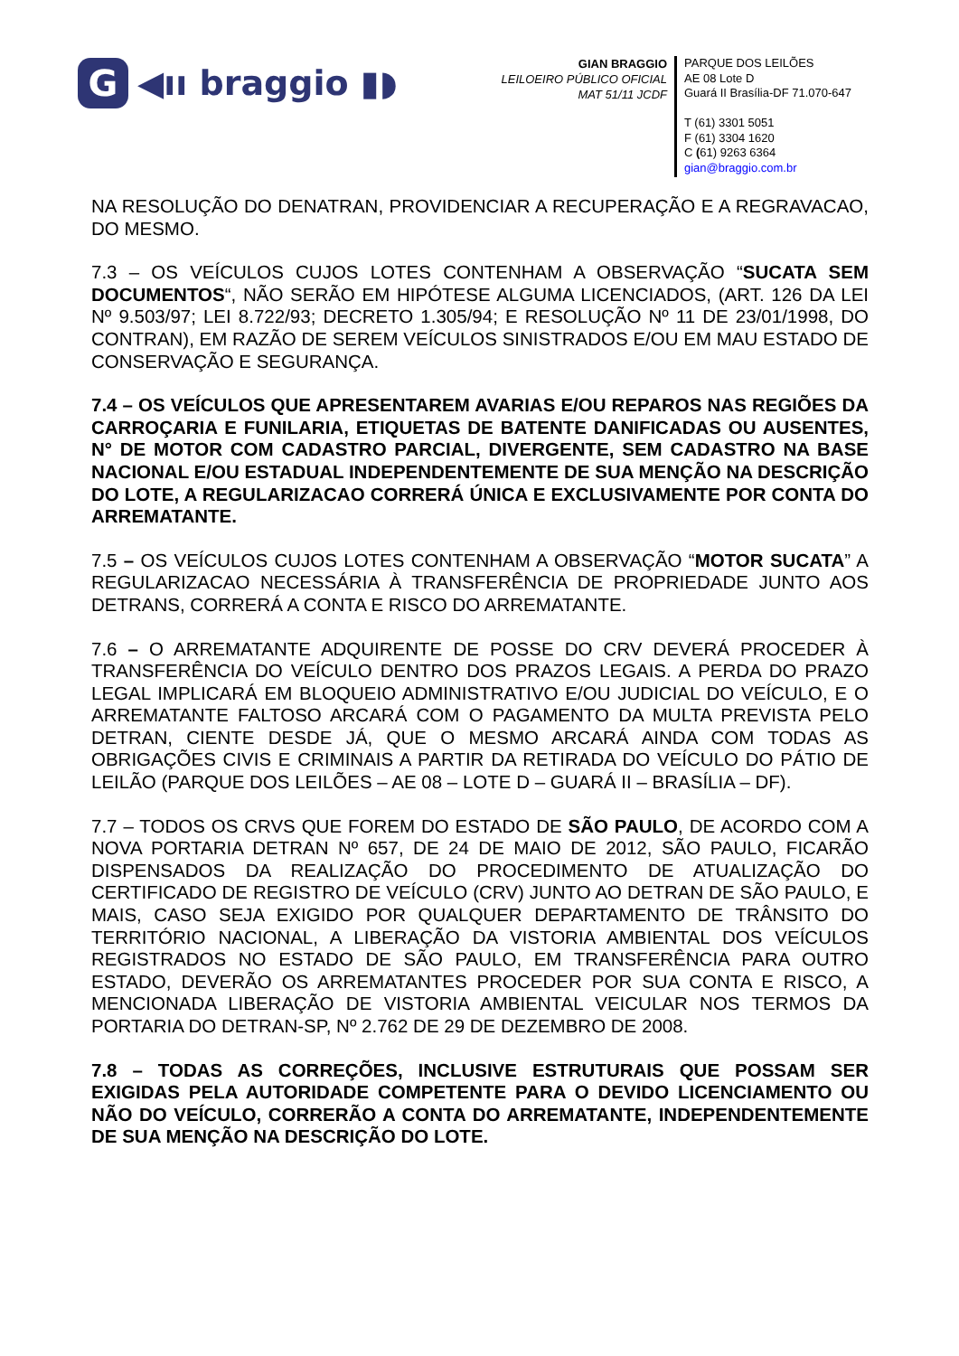G
◀ıı braggio ▮◗
GIAN BRAGGIO
LEILOEIRO PÚBLICO OFICIAL
MAT 51/11 JCDF
PARQUE DOS LEILÕES
AE 08 Lote D
Guará II Brasília-DF 71.070-647
T (61) 3301 5051
F (61) 3304 1620
C (61) 9263 6364
gian@braggio.com.br
NA RESOLUÇÃO DO DENATRAN, PROVIDENCIAR A RECUPERAÇÃO E A REGRAVACAO, DO MESMO.
7.3 – OS VEÍCULOS CUJOS LOTES CONTENHAM A OBSERVAÇÃO “SUCATA SEM DOCUMENTOS“, NÃO SERÃO EM HIPÓTESE ALGUMA LICENCIADOS, (ART. 126 DA LEI Nº 9.503/97; LEI 8.722/93; DECRETO 1.305/94; E RESOLUÇÃO Nº 11 DE 23/01/1998, DO CONTRAN), EM RAZÃO DE SEREM VEÍCULOS SINISTRADOS E/OU EM MAU ESTADO DE CONSERVAÇÃO E SEGURANÇA.
7.4 – OS VEÍCULOS QUE APRESENTAREM AVARIAS E/OU REPAROS NAS REGIÕES DA CARROÇARIA E FUNILARIA, ETIQUETAS DE BATENTE DANIFICADAS OU AUSENTES, N° DE MOTOR COM CADASTRO PARCIAL, DIVERGENTE, SEM CADASTRO NA BASE NACIONAL E/OU ESTADUAL INDEPENDENTEMENTE DE SUA MENÇÃO NA DESCRIÇÃO DO LOTE, A REGULARIZACAO CORRERÁ ÚNICA E EXCLUSIVAMENTE POR CONTA DO ARREMATANTE.
7.5 – OS VEÍCULOS CUJOS LOTES CONTENHAM A OBSERVAÇÃO “MOTOR SUCATA” A REGULARIZACAO NECESSÁRIA À TRANSFERÊNCIA DE PROPRIEDADE JUNTO AOS DETRANS, CORRERÁ A CONTA E RISCO DO ARREMATANTE.
7.6 – O ARREMATANTE ADQUIRENTE DE POSSE DO CRV DEVERÁ PROCEDER À TRANSFERÊNCIA DO VEÍCULO DENTRO DOS PRAZOS LEGAIS. A PERDA DO PRAZO LEGAL IMPLICARÁ EM BLOQUEIO ADMINISTRATIVO E/OU JUDICIAL DO VEÍCULO, E O ARREMATANTE FALTOSO ARCARÁ COM O PAGAMENTO DA MULTA PREVISTA PELO DETRAN, CIENTE DESDE JÁ, QUE O MESMO ARCARÁ AINDA COM TODAS AS OBRIGAÇÕES CIVIS E CRIMINAIS A PARTIR DA RETIRADA DO VEÍCULO DO PÁTIO DE LEILÃO (PARQUE DOS LEILÕES – AE 08 – LOTE D – GUARÁ II – BRASÍLIA – DF).
7.7 – TODOS OS CRVS QUE FOREM DO ESTADO DE SÃO PAULO, DE ACORDO COM A NOVA PORTARIA DETRAN Nº 657, DE 24 DE MAIO DE 2012, SÃO PAULO, FICARÃO DISPENSADOS DA REALIZAÇÃO DO PROCEDIMENTO DE ATUALIZAÇÃO DO CERTIFICADO DE REGISTRO DE VEÍCULO (CRV) JUNTO AO DETRAN DE SÃO PAULO, E MAIS, CASO SEJA EXIGIDO POR QUALQUER DEPARTAMENTO DE TRÂNSITO DO TERRITÓRIO NACIONAL, A LIBERAÇÃO DA VISTORIA AMBIENTAL DOS VEÍCULOS REGISTRADOS NO ESTADO DE SÃO PAULO, EM TRANSFERÊNCIA PARA OUTRO ESTADO, DEVERÃO OS ARREMATANTES PROCEDER POR SUA CONTA E RISCO, A MENCIONADA LIBERAÇÃO DE VISTORIA AMBIENTAL VEICULAR NOS TERMOS DA PORTARIA DO DETRAN-SP, Nº 2.762 DE 29 DE DEZEMBRO DE 2008.
7.8 – TODAS AS CORREÇÕES, INCLUSIVE ESTRUTURAIS QUE POSSAM SER EXIGIDAS PELA AUTORIDADE COMPETENTE PARA O DEVIDO LICENCIAMENTO OU NÃO DO VEÍCULO, CORRERÃO A CONTA DO ARREMATANTE, INDEPENDENTEMENTE DE SUA MENÇÃO NA DESCRIÇÃO DO LOTE.